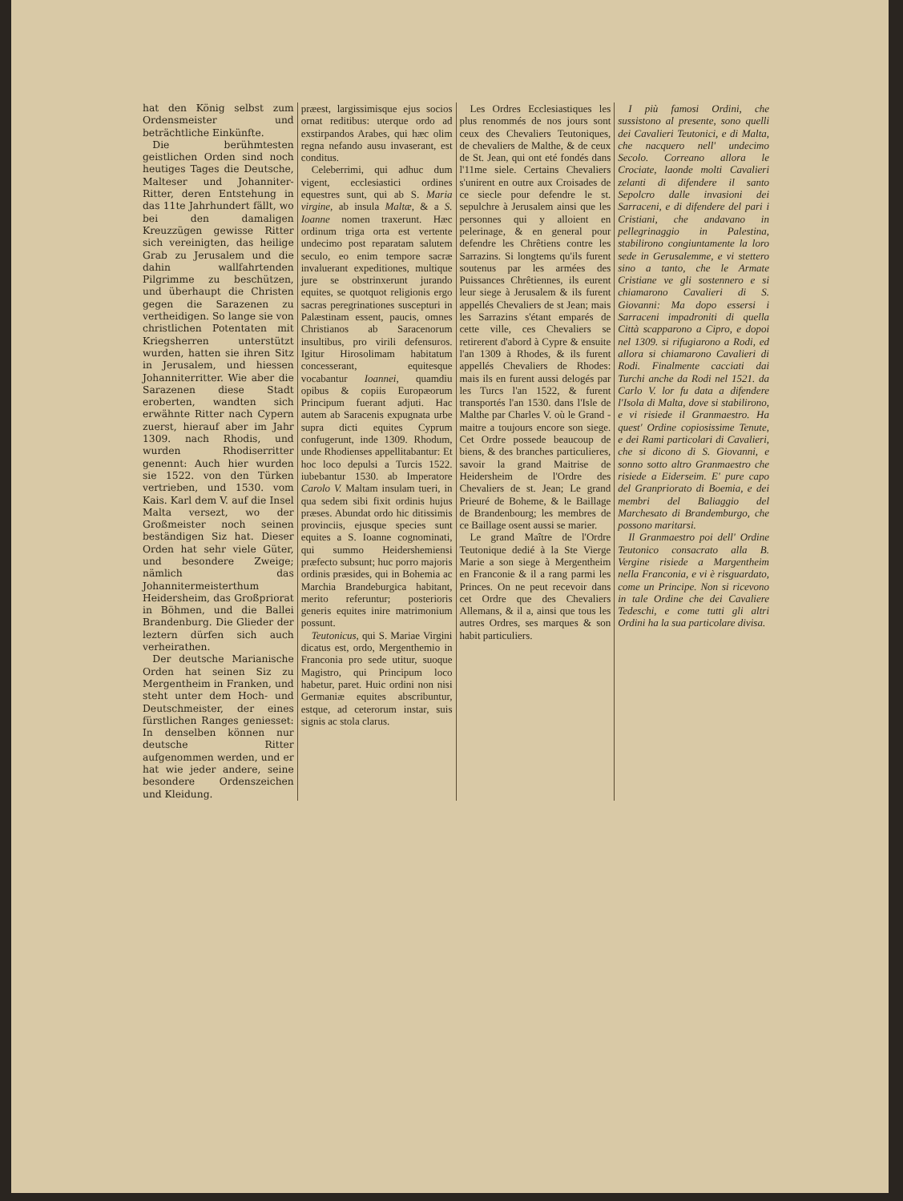hat den König selbst zum Ordensmeister und beträchtliche Einkünfte.
Die berühmtesten geistlichen Orden sind noch heutiges Tages die Deutsche, Malteser und Johanniter-Ritter, deren Entstehung in das 11te Jahrhundert fällt, wo bei den damaligen Kreuzzügen gewisse Ritter sich vereinigten, das heilige Grab zu Jerusalem und die dahin wallfahrtenden Pilgrimme zu beschützen, und überhaupt die Christen gegen die Sarazenen zu vertheidigen. So lange sie von christlichen Potentaten mit Kriegsherren unterstützt wurden, hatten sie ihren Sitz in Jerusalem, und hiessen Johanniterritter. Wie aber die Sarazenen diese Stadt eroberten, wandten sich erwähnte Ritter nach Cypern zuerst, hierauf aber im Jahr 1309. nach Rhodis, und wurden Rhodiserritter genennt: Auch hier wurden sie 1522. von den Türken vertrieben, und 1530. vom Kais. Karl dem V. auf die Insel Malta versezt, wo der Großmeister noch seinen beständigen Siz hat. Dieser Orden hat sehr viele Güter, und besondere Zweige; nämlich das Johannitermeisterthum Heidersheim, das Großpriorat in Böhmen, und die Ballei Brandenburg. Die Glieder der leztern dürfen sich auch verheirathen.
Der deutsche Marianische Orden hat seinen Siz zu Mergentheim in Franken, und steht unter dem Hoch- und Deutschmeister, der eines fürstlichen Ranges geniesset: In denselben können nur deutsche Ritter aufgenommen werden, und er hat wie jeder andere, seine besondere Ordenszeichen und Kleidung.
præest, largissimisque ejus socios ornat reditibus: uterque ordo ad exstirpandos Arabes, qui hæc olim regna nefando ausu invaserant, est conditus.
Celeberrimi, qui adhuc dum vigent, ecclesiastici ordines equestres sunt, qui ab S. Maria virgine, ab insula Maltæ, & a S. Ioanne nomen traxerunt. Hæc ordinum triga orta est vertente undecimo post reparatam salutem seculo, eo enim tempore sacræ invaluerant expeditiones, multique jure se obstrinxerunt jurando equites, se quotquot religionis ergo sacras peregrinationes suscepturi in Palæstinam essent, paucis, omnes Christianos ab Saracenorum insultibus, pro virili defensuros. Igitur Hirosolimam habitatum concesserant, equitesque vocabantur Ioannei, quamdiu opibus & copiis Europæorum Principum fuerant adjuti. Hac autem ab Saracenis expugnata urbe supra dicti equites Cyprum confugerunt, inde 1309. Rhodum, unde Rhodienses appellitabantur: Et hoc loco depulsi a Turcis 1522. iubebantur 1530. ab Imperatore Carolo V. Maltam insulam tueri, in qua sedem sibi fixit ordinis hujus præses. Abundat ordo hic ditissimis provinciis, ejusque species sunt equites a S. Ioanne cognominati, qui summo Heidershemiensi præfecto subsunt; huc porro majoris ordinis præsides, qui in Bohemia ac Marchia Brandeburgica habitant, merito referuntur; posterioris generis equites inire matrimonium possunt.
Teutonicus, qui S. Mariae Virgini dicatus est, ordo, Mergenthemio in Franconia pro sede utitur, suoque Magistro, qui Principum loco habetur, paret. Huic ordini non nisi Germaniæ equites abscribuntur, estque, ad ceterorum instar, suis signis ac stola clarus.
Les Ordres Ecclesiastiques les plus renommés de nos jours sont ceux des Chevaliers Teutoniques, de chevaliers de Malthe, & de ceux de St. Jean, qui ont eté fondés dans l'11me siele. Certains Chevaliers s'unirent en outre aux Croisades de ce siecle pour defendre le st. sepulchre à Jerusalem ainsi que les personnes qui y alloient en pelerinage, & en general pour defendre les Chrêtiens contre les Sarrazins. Si longtems qu'ils furent soutenus par les armées des Puissances Chrêtiennes, ils eurent leur siege à Jerusalem & ils furent appellés Chevaliers de st Jean; mais les Sarrazins s'étant emparés de cette ville, ces Chevaliers se retirerent d'abord à Cypre & ensuite l'an 1309 à Rhodes, & ils furent appellés Chevaliers de Rhodes: mais ils en furent aussi delogés par les Turcs l'an 1522, & furent transportés l'an 1530. dans l'Isle de Malthe par Charles V. où le Grand - maitre a toujours encore son siege. Cet Ordre possede beaucoup de biens, & des branches particulieres, savoir la grand Maitrise de Heidersheim de l'Ordre des Chevaliers de st. Jean; Le grand Prieuré de Boheme, & le Baillage de Brandenbourg; les membres de ce Baillage osent aussi se marier.
Le grand Maître de l'Ordre Teutonique dedié à la Ste Vierge Marie a son siege à Mergentheim en Franconie & il a rang parmi les Princes. On ne peut recevoir dans cet Ordre que des Chevaliers Allemans, & il a, ainsi que tous les autres Ordres, ses marques & son habit particuliers.
I più famosi Ordini, che sussistono al presente, sono quelli dei Cavalieri Teutonici, e di Malta, che nacquero nell' undecimo Secolo. Correano allora le Crociate, laonde molti Cavalieri zelanti di difendere il santo Sepolcro dalle invasioni dei Sarraceni, e di difendere del pari i Cristiani, che andavano in pellegrinaggio in Palestina, stabilirono congiuntamente la loro sede in Gerusalemme, e vi stettero sino a tanto, che le Armate Cristiane ve gli sostennero e si chiamarono Cavalieri di S. Giovanni: Ma dopo essersi i Sarraceni impadroniti di quella Città scapparono a Cipro, e dopoi nel 1309. si rifugiarono a Rodi, ed allora si chiamarono Cavalieri di Rodi. Finalmente cacciati dai Turchi anche da Rodi nel 1521. da Carlo V. lor fu data a difendere l'Isola di Malta, dove si stabilirono, e vi risiede il Granmaestro. Ha quest' Ordine copiosissime Tenute, e dei Rami particolari di Cavalieri, che si dicono di S. Giovanni, e sonno sotto altro Granmaestro che risiede a Eiderseim. E' pure capo del Granpriorato di Boemia, e dei membri del Baliaggio del Marchesato di Brandemburgo, che possono maritarsi.
Il Granmaestro poi dell' Ordine Teutonico consacrato alla B. Vergine risiede a Margentheim nella Franconia, e vi è risguardato, come un Principe. Non si ricevono in tale Ordine che dei Cavaliere Tedeschi, e come tutti gli altri Ordini ha la sua particolare divisa.